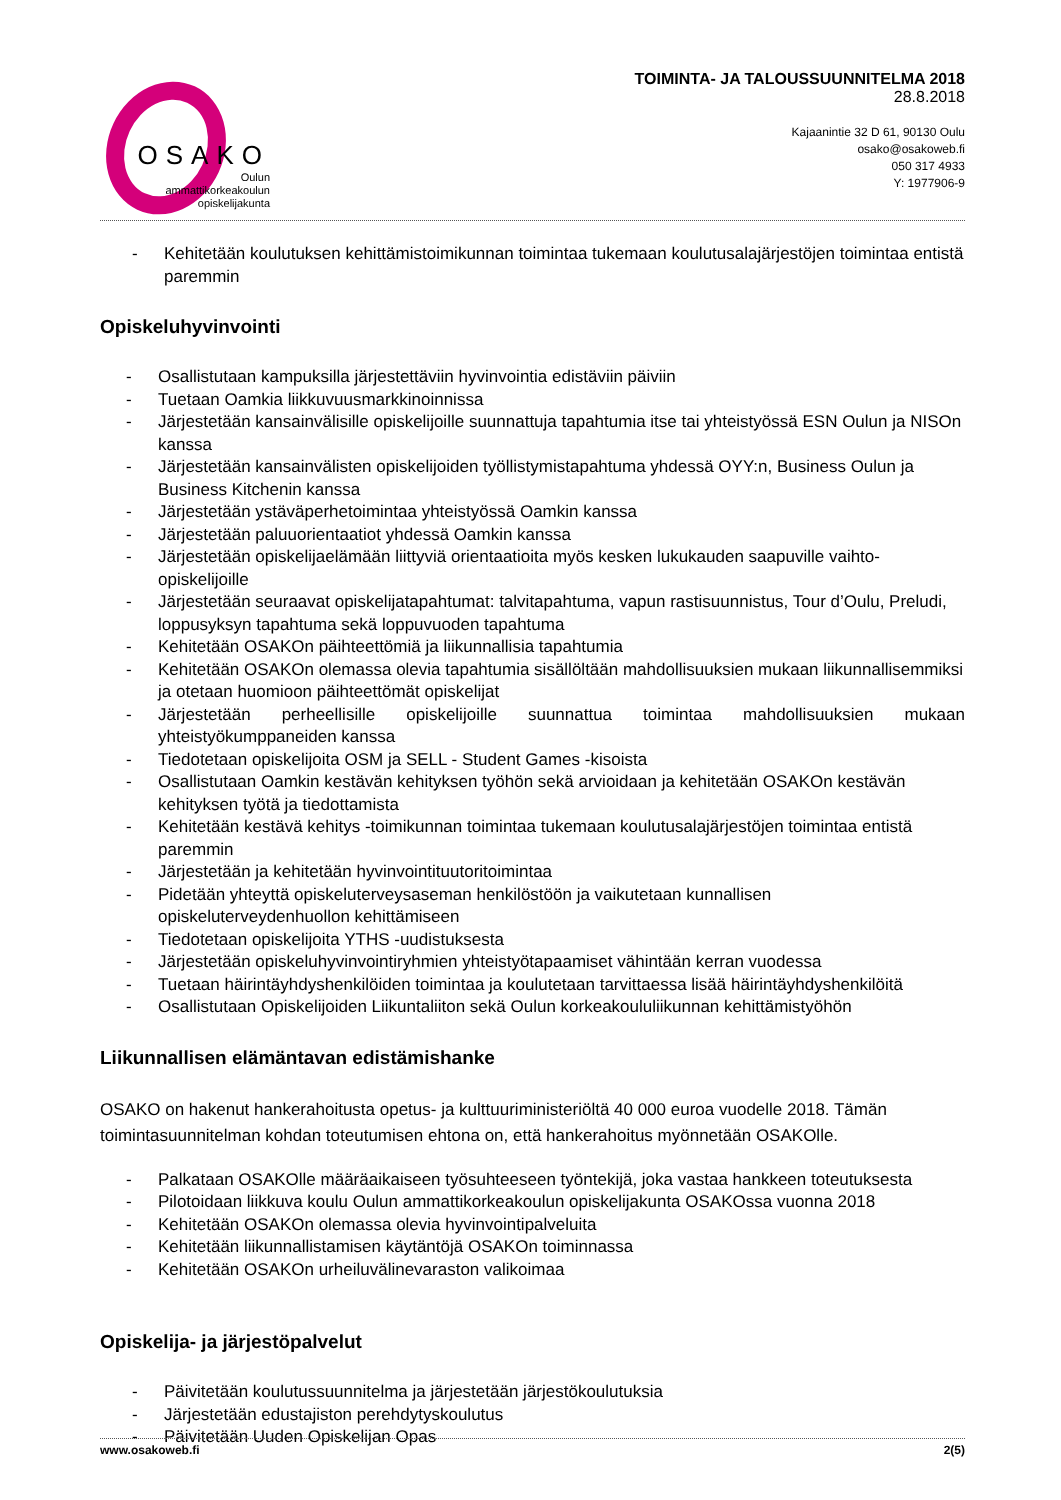OSAKO
Oulun
ammattikorkeakoulun
opiskelijakunta
TOIMINTA- JA TALOUSSUUNNITELMA 2018
28.8.2018
Kajaanintie 32 D 61, 90130 Oulu
osako@osakoweb.fi
050 317 4933
Y: 1977906-9
- Kehitetään koulutuksen kehittämistoimikunnan toimintaa tukemaan koulutusalajärjestöjen toimintaa entistä paremmin
Opiskeluhyvinvointi
- Osallistutaan kampuksilla järjestettäviin hyvinvointia edistäviin päiviin
- Tuetaan Oamkia liikkuvuusmarkkinoinnissa
- Järjestetään kansainvälisille opiskelijoille suunnattuja tapahtumia itse tai yhteistyössä ESN Oulun ja NISOn kanssa
- Järjestetään kansainvälisten opiskelijoiden työllistymistapahtuma yhdessä OYY:n, Business Oulun ja Business Kitchenin kanssa
- Järjestetään ystäväperhetoimintaa yhteistyössä Oamkin kanssa
- Järjestetään paluuorientaatiot yhdessä Oamkin kanssa
- Järjestetään opiskelijaelämään liittyviä orientaatioita myös kesken lukukauden saapuville vaihto-opiskelijoille
- Järjestetään seuraavat opiskelijatapahtumat: talvitapahtuma, vapun rastisuunnistus, Tour d’Oulu, Preludi, loppusyksyn tapahtuma sekä loppuvuoden tapahtuma
- Kehitetään OSAKOn päihteettömiä ja liikunnallisia tapahtumia
- Kehitetään OSAKOn olemassa olevia tapahtumia sisällöltään mahdollisuuksien mukaan liikunnallisemmiksi ja otetaan huomioon päihteettömät opiskelijat
- Järjestetään perheellisille opiskelijoille suunnattua toimintaa mahdollisuuksien mukaan yhteistyökumppaneiden kanssa
- Tiedotetaan opiskelijoita OSM ja SELL - Student Games -kisoista
- Osallistutaan Oamkin kestävän kehityksen työhön sekä arvioidaan ja kehitetään OSAKOn kestävän kehityksen työtä ja tiedottamista
- Kehitetään kestävä kehitys -toimikunnan toimintaa tukemaan koulutusalajärjestöjen toimintaa entistä paremmin
- Järjestetään ja kehitetään hyvinvointituutoritoimintaa
- Pidetään yhteyttä opiskeluterveysaseman henkilöstöön ja vaikutetaan kunnallisen opiskeluterveydenhuollon kehittämiseen
- Tiedotetaan opiskelijoita YTHS -uudistuksesta
- Järjestetään opiskeluhyvinvointiryhmien yhteistyötapaamiset vähintään kerran vuodessa
- Tuetaan häirintäyhdyshenkilöiden toimintaa ja koulutetaan tarvittaessa lisää häirintäyhdyshenkilöitä
- Osallistutaan Opiskelijoiden Liikuntaliiton sekä Oulun korkeakoululiikunnan kehittämistyöhön
Liikunnallisen elämäntavan edistämishanke
OSAKO on hakenut hankerahoitusta opetus- ja kulttuuriministeriöltä 40 000 euroa vuodelle 2018. Tämän toimintasuunnitelman kohdan toteutumisen ehtona on, että hankerahoitus myönnetään OSAKOlle.
- Palkataan OSAKOlle määräaikaiseen työsuhteeseen työntekijä, joka vastaa hankkeen toteutuksesta
- Pilotoidaan liikkuva koulu Oulun ammattikorkeakoulun opiskelijakunta OSAKOssa vuonna 2018
- Kehitetään OSAKOn olemassa olevia hyvinvointipalveluita
- Kehitetään liikunnallistamisen käytäntöjä OSAKOn toiminnassa
- Kehitetään OSAKOn urheiluvälinevaraston valikoimaa
Opiskelija- ja järjestöpalvelut
- Päivitetään koulutussuunnitelma ja järjestetään järjestökoulutuksia
- Järjestetään edustajiston perehdytyskoulutus
- Päivitetään Uuden Opiskelijan Opas
www.osakoweb.fi 2(5)